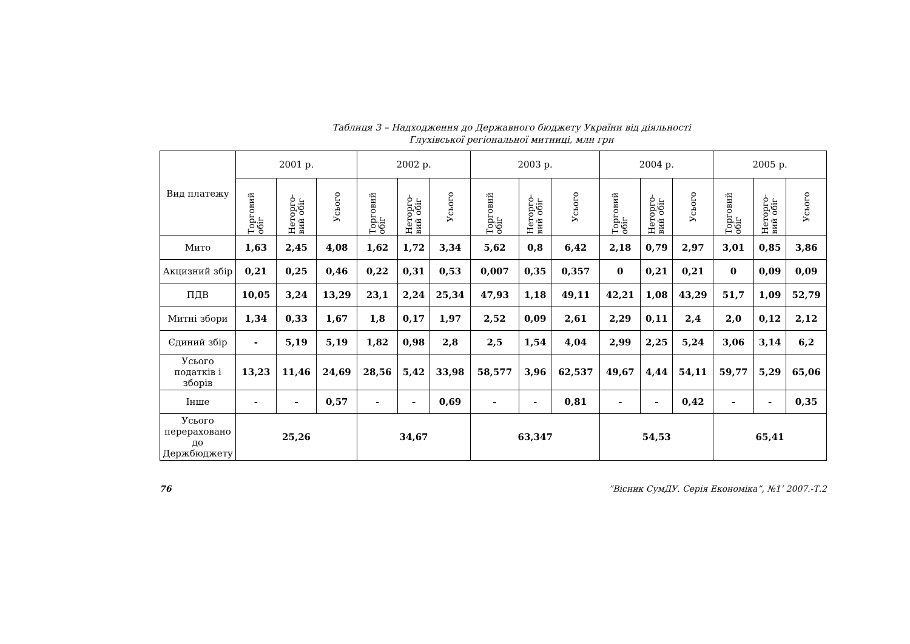Таблиця 3 – Надходження до Державного бюджету України від діяльності
Глухівської регіональної митниці, млн грн
| Вид платежу | 2001 р. | | | 2002 р. | | | 2003 р. | | | 2004 р. | | | 2005 р. | | |
| --- | --- | --- | --- | --- | --- | --- | --- | --- | --- | --- | --- | --- | --- | --- | --- |
| | Торговий обіг | Неторго-вий обіг | Усього | Торговий обіг | Неторго-вий обіг | Усього | Торговий обіг | Неторго-вий обіг | Усього | Торговий обіг | Неторго-вий обіг | Усього | Торговий обіг | Неторго-вий обіг | Усього |
| Мито | 1,63 | 2,45 | 4,08 | 1,62 | 1,72 | 3,34 | 5,62 | 0,8 | 6,42 | 2,18 | 0,79 | 2,97 | 3,01 | 0,85 | 3,86 |
| Акцизний збір | 0,21 | 0,25 | 0,46 | 0,22 | 0,31 | 0,53 | 0,007 | 0,35 | 0,357 | 0 | 0,21 | 0,21 | 0 | 0,09 | 0,09 |
| ПДВ | 10,05 | 3,24 | 13,29 | 23,1 | 2,24 | 25,34 | 47,93 | 1,18 | 49,11 | 42,21 | 1,08 | 43,29 | 51,7 | 1,09 | 52,79 |
| Митні збори | 1,34 | 0,33 | 1,67 | 1,8 | 0,17 | 1,97 | 2,52 | 0,09 | 2,61 | 2,29 | 0,11 | 2,4 | 2,0 | 0,12 | 2,12 |
| Єдиний збір | - | 5,19 | 5,19 | 1,82 | 0,98 | 2,8 | 2,5 | 1,54 | 4,04 | 2,99 | 2,25 | 5,24 | 3,06 | 3,14 | 6,2 |
| Усього податків і зборів | 13,23 | 11,46 | 24,69 | 28,56 | 5,42 | 33,98 | 58,577 | 3,96 | 62,537 | 49,67 | 4,44 | 54,11 | 59,77 | 5,29 | 65,06 |
| Інше | - | - | 0,57 | - | - | 0,69 | - | - | 0,81 | - | - | 0,42 | - | - | 0,35 |
| Усього перераховано до Держбюджету | 25,26 | | | 34,67 | | | 63,347 | | | 54,53 | | | 65,41 | | |
76 ”Вісник СумДУ. Серія Економіка”, №1’ 2007.-Т.2